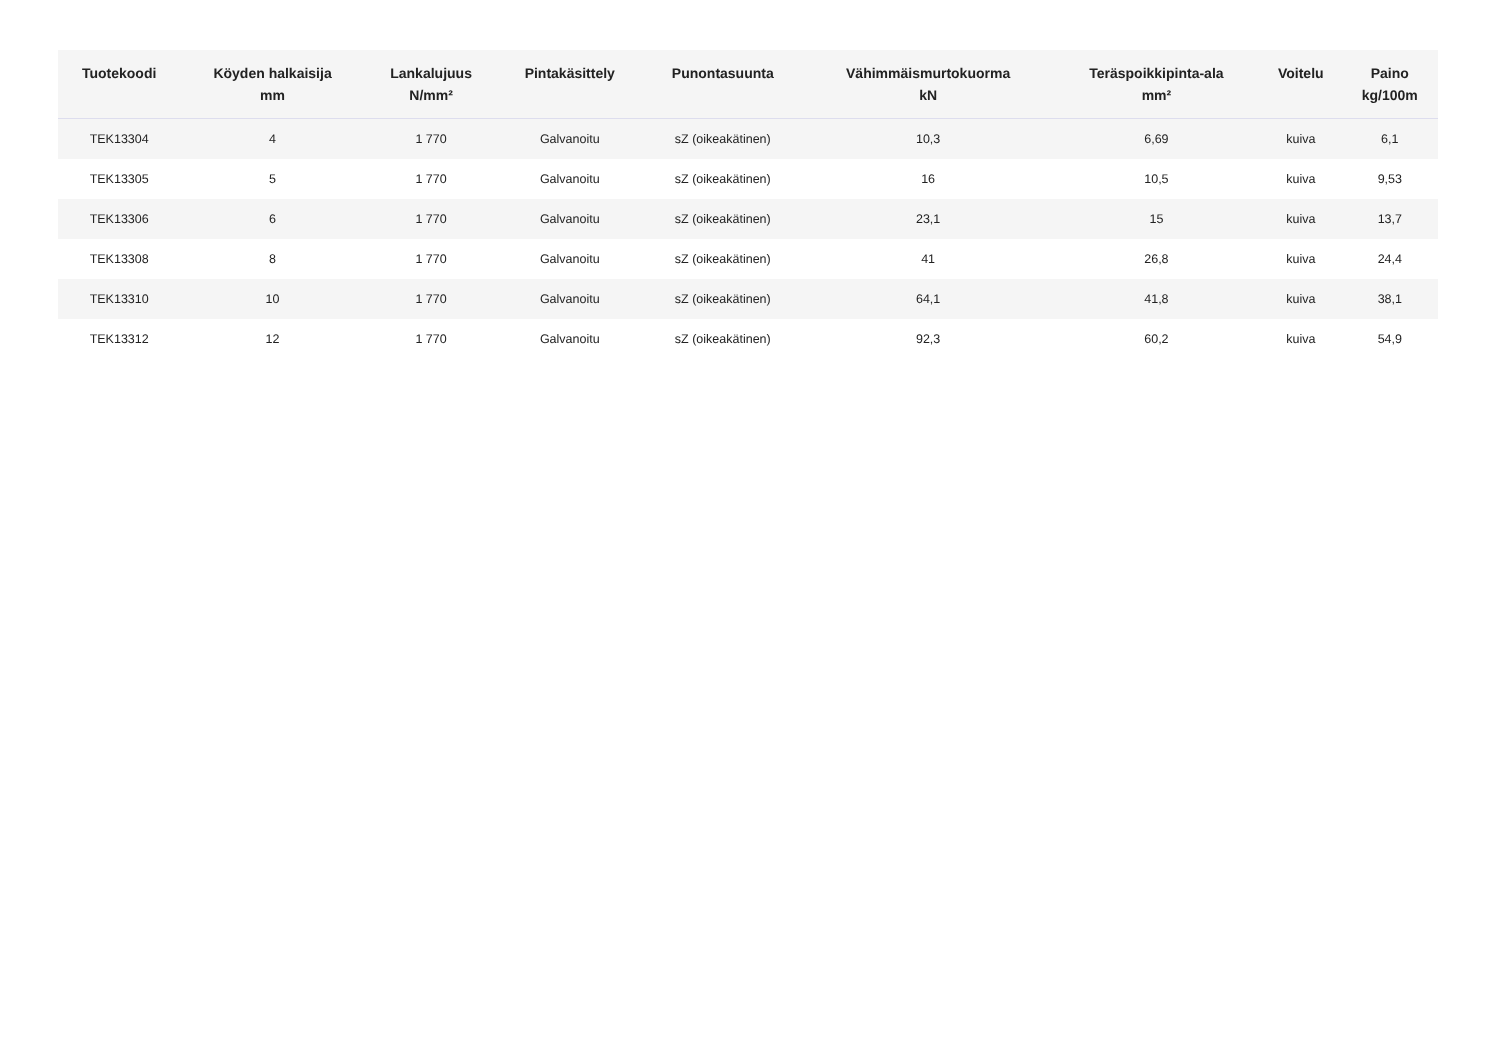| Tuotekoodi | Köyden halkaisija mm | Lankalujuus N/mm² | Pintakäsittely | Punontasuunta | Vähimmäismurtokuorma kN | Teräspoikkipinta-ala mm² | Voitelu | Paino kg/100m |
| --- | --- | --- | --- | --- | --- | --- | --- | --- |
| TEK13304 | 4 | 1 770 | Galvanoitu | sZ (oikeakätinen) | 10,3 | 6,69 | kuiva | 6,1 |
| TEK13305 | 5 | 1 770 | Galvanoitu | sZ (oikeakätinen) | 16 | 10,5 | kuiva | 9,53 |
| TEK13306 | 6 | 1 770 | Galvanoitu | sZ (oikeakätinen) | 23,1 | 15 | kuiva | 13,7 |
| TEK13308 | 8 | 1 770 | Galvanoitu | sZ (oikeakätinen) | 41 | 26,8 | kuiva | 24,4 |
| TEK13310 | 10 | 1 770 | Galvanoitu | sZ (oikeakätinen) | 64,1 | 41,8 | kuiva | 38,1 |
| TEK13312 | 12 | 1 770 | Galvanoitu | sZ (oikeakätinen) | 92,3 | 60,2 | kuiva | 54,9 |